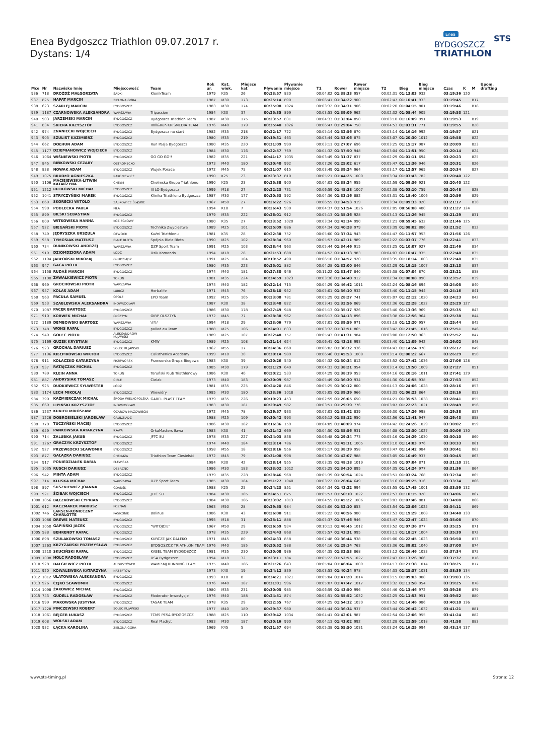Enea Bydgoszcz Triathlon 09.07.2017 r.
Dystans: 1/4
Enea
BYDGOSZCZ
TRIATHLON
STS
| Mce | Nr | Nazwisko Imię | Miejscowość | Team | Rok ur. | Kat. wiek. | Miejsce kat | Pływanie | Pływanie miejsce | T1 | Rower | Rower miejsce | T2 | Bieg | Bieg miejsce | Czas | K | M | Upom. drafting |
| --- | --- | --- | --- | --- | --- | --- | --- | --- | --- | --- | --- | --- | --- | --- | --- | --- | --- | --- | --- |
| 936 | 718 | DROŻDŻ MAŁGORZATA | SADKI | KlonikTeam | 1979 | K35 | 26 | 00:23:57 | 830 | 00:04:02 | 01:38:33 | 957 | 00:02:31 | 01:13:03 | 932 | 03:19:36 | 120 | | |
| 937 | 825 | HAPAT MARCIN | ZIELONA GÓRA | | 1987 | M30 | 173 | 00:25:14 | 890 | 00:06:41 | 01:34:22 | 900 | 00:02:47 | 01:10:41 | 933 | 03:19:45 | | 817 | |
| 938 | 623 | SZARLEJ MARCIN | BYDGOSZCZ | | 1983 | M30 | 174 | 00:35:08 | 1024 | 00:03:32 | 01:34:31 | 906 | 00:02:20 | 01:04:15 | 801 | 03:19:46 | | 818 | |
| 939 | 1187 | CZARNOWSKA ALEKSANDRA | WARSZAWA | Tripassion | 1984 | K30 | 37 | 00:25:35 | 899 | 00:03:53 | 01:39:09 | 962 | 00:02:32 | 01:08:44 | 905 | 03:19:53 | 121 | | |
| 940 | 903 | JARZEMSKI MARCIN | BYDGOSZCZ | Bydgoszcz Triathlon Team | 1987 | M30 | 175 | 00:23:57 | 831 | 00:04:33 | 01:32:04 | 850 | 00:03:10 | 01:16:09 | 991 | 03:19:53 | | 819 | |
| 941 | 834 | SKIERA KRZYSZTOF | BYDGOSZCZ | Roll&Run KRISMEDIA TEAM | 1976 | M40 | 179 | 00:35:40 | 1026 | 00:06:47 | 01:29:04 | 758 | 00:04:53 | 01:03:31 | 771 | 03:19:55 | | 820 | |
| 942 | 974 | ZNANIECKI WOJCIECH | BYDGOSZCZ | Bydgoszcz na start | 1982 | M35 | 218 | 00:22:17 | 722 | 00:05:14 | 01:32:56 | 870 | 00:03:14 | 01:16:16 | 992 | 03:19:57 | | 821 | |
| 943 | 905 | SZULIST KAZIMIERZ | BYDGOSZCZ | | 1980 | M35 | 219 | 00:19:31 | 463 | 00:03:44 | 01:33:06 | 875 | 00:03:07 | 01:20:30 | 1012 | 03:19:58 | | 822 | |
| 944 | 662 | DOŁHUN ADAM | BYDGOSZCZ | Run Pasja Bydgoszcz | 1980 | M35 | 220 | 00:31:09 | 999 | 00:03:11 | 01:27:07 | 696 | 00:03:25 | 01:15:17 | 987 | 03:20:09 | | 823 | |
| 945 | 1177 | DZIEMIANOWICZ WOJCIECH | BYDGOSZCZ | | 1984 | M30 | 176 | 00:22:57 | 769 | 00:04:32 | 01:37:50 | 948 | 00:03:04 | 01:11:51 | 950 | 03:20:14 | | 824 | |
| 946 | 1064 | WIŚNIEWSKI PIOTR | BYDGOSZCZ | GO GO GO!! | 1982 | M35 | 221 | 00:41:17 | 1035 | 00:03:49 | 01:31:37 | 837 | 00:02:29 | 01:01:11 | 694 | 03:20:23 | | 825 | |
| 947 | 845 | BIŃKOWSKI CEZARY | OSTROMECKO | | 1973 | M40 | 180 | 00:30:40 | 992 | 00:07:26 | 01:25:02 | 617 | 00:05:47 | 01:11:36 | 946 | 03:20:31 | | 826 | |
| 948 | 838 | NOWAK ADAM | BYDGOSZCZ | Wujek Porada | 1972 | M45 | 75 | 00:21:07 | 615 | 00:03:49 | 01:39:24 | 964 | 00:03:17 | 01:12:57 | 965 | 03:20:34 | | 827 | |
| 949 | 1075 | BRUDŁO AGNIESZKA | RAKONIEWICE | | 1990 | K25 | 23 | 00:23:37 | 810 | 00:05:21 | 01:44:25 | 1000 | 00:03:34 | 01:03:43 | 782 | 03:20:40 | 122 | | |
| 950 | 1106 | MACIEJEWSKA-LITWIN KATARZYNA | CHEŁM | Chełmska Grupa Triathlonu | 1990 | K25 | 23 | 00:25:38 | 900 | 00:04:03 | 01:38:24 | 955 | 00:02:59 | 01:09:36 | 921 | 03:20:40 | 122 | | |
| 951 | 1212 | RUTKOWSKI MICHAŁ | BYDGOSZCZ | III LO Bydgoszcz | 1999 | M18 | 27 | 00:22:23 | 731 | 00:06:59 | 01:45:38 | 1007 | 00:02:38 | 01:03:10 | 759 | 03:20:48 | | 828 | |
| 952 | 1041 | STRYCZYŃSKI MAREK | BYDGOSZCZ | Klinika Triathlonu Bydgoszcz | 1987 | M30 | 177 | 00:20:53 | 592 | 00:04:36 | 01:33:16 | 882 | 00:03:31 | 01:18:40 | 1006 | 03:20:56 | | 829 | |
| 953 | 869 | SKORECKI WITOLD | ZĄBKOWICE ŚLĄSKIE | | 1967 | M50 | 27 | 00:26:22 | 926 | 00:06:55 | 01:34:53 | 919 | 00:03:34 | 01:09:33 | 920 | 03:21:17 | | 830 | |
| 954 | 998 | PODLECKA PAULA | PIŁA | | 1994 | K18 | 7 | 00:26:43 | 930 | 00:04:37 | 01:51:54 | 1026 | 00:02:05 | 00:56:08 | 480 | 03:21:27 | 124 | | |
| 955 | 899 | BILSKI SEBASTIAN | BYDGOSZCZ | | 1979 | M35 | 222 | 00:26:01 | 912 | 00:05:13 | 01:35:36 | 928 | 00:03:13 | 01:11:26 | 945 | 03:21:29 | | 831 | |
| 956 | 809 | WITKOWSKA HANNA | KOZIEGŁOWY | | 1980 | K35 | 27 | 00:33:52 | 1020 | 00:03:34 | 01:42:14 | 990 | 00:02:21 | 00:59:45 | 632 | 03:21:46 | 125 | | |
| 957 | 922 | BIEGAŃSKI PIOTR | BYDGOSZCZ | Technika Zwycięstwa | 1989 | M25 | 101 | 00:25:09 | 886 | 00:04:34 | 01:40:28 | 979 | 00:03:39 | 01:08:02 | 886 | 03:21:52 | | 832 | |
| 958 | 749 | JĘDRYSZKA URSZULA | OTWOCK | Kuźni Triathlonu | 1981 | K35 | 28 | 00:22:38 | 752 | 00:05:00 | 01:37:34 | 943 | 00:04:47 | 01:11:57 | 953 | 03:21:56 | 126 | | |
| 959 | 958 | TYMOSIAK MATEUSZ | BIAŁE BŁOTA | Spójnia Białe Błota | 1990 | M25 | 102 | 00:28:34 | 960 | 00:05:57 | 01:42:11 | 989 | 00:02:22 | 01:03:37 | 776 | 03:22:41 | | 833 | |
| 960 | 734 | DUNIKOWSKI ANDRZEJ | WARSZAWA | DZP Sport Team | 1991 | M25 | 103 | 00:28:44 | 963 | 00:05:44 | 01:34:46 | 915 | 00:03:25 | 01:10:07 | 927 | 03:22:46 | | 834 | |
| 961 | 919 | DZIOMDZIORA ADAM | ŁÓDŹ | Dzik Komando | 1994 | M18 | 28 | 00:21:53 | 688 | 00:04:52 | 01:41:13 | 983 | 00:04:03 | 01:10:47 | 935 | 03:22:48 | | 835 | |
| 962 | 1194 | JABŁOŃSKI MIKOŁAJ | GRUDZIĄDZ | | 1991 | M25 | 104 | 00:19:52 | 490 | 00:06:10 | 01:34:57 | 920 | 00:03:35 | 01:18:14 | 1003 | 03:22:48 | | 835 | |
| 963 | 947 | GACA PIOTR | BYDGOSZCZ | | 1980 | M35 | 223 | 00:25:01 | 882 | 00:04:28 | 01:32:00 | 846 | 00:02:29 | 01:19:15 | 1007 | 03:23:13 | | 837 | |
| 964 | 1158 | RUDAŚ MARCIN | BYDGOSZCZ | | 1974 | M40 | 181 | 00:27:30 | 946 | 00:11:22 | 01:31:47 | 840 | 00:05:38 | 01:07:04 | 870 | 03:23:21 | | 838 | |
| 965 | 1100 | ZAWAŁKIEWICZ PIOTR | TORUŃ | | 1981 | M35 | 224 | 00:34:59 | 1023 | 00:03:36 | 01:34:40 | 912 | 00:02:34 | 01:08:08 | 890 | 03:23:57 | | 839 | |
| 966 | 969 | GROCHOWSKI PIOTR | WARSZAWA | | 1974 | M40 | 182 | 00:22:14 | 715 | 00:04:29 | 01:46:42 | 1011 | 00:02:24 | 01:08:16 | 894 | 03:24:05 | | 840 | |
| 967 | 957 | KOLAS ADAM | LUBICZ | Herbalife | 1971 | M45 | 76 | 00:28:10 | 952 | 00:05:01 | 01:36:10 | 932 | 00:03:40 | 01:11:15 | 944 | 03:24:16 | | 841 | |
| 968 | 963 | PACUŁA SAMUEL | OPOLE | EPO Team | 1992 | M25 | 105 | 00:23:08 | 781 | 00:05:29 | 01:28:27 | 741 | 00:05:07 | 01:22:12 | 1020 | 03:24:23 | | 842 | |
| 969 | 953 | SZABLEWSKA ALEKSANDRA | INOWROCŁAW | | 1987 | K30 | 38 | 00:23:48 | 822 | 00:03:41 | 01:32:56 | 869 | 00:02:36 | 01:22:28 | 1022 | 03:25:29 | 127 | | |
| 970 | 1087 | PACER BARTOSZ | BYDGOSZCZ | | 1986 | M30 | 178 | 00:27:49 | 948 | 00:05:13 | 01:35:17 | 926 | 00:03:40 | 01:13:36 | 969 | 03:25:35 | | 843 | |
| 971 | 910 | KORWEK MICHAŁ | OLSZTYN | OIRP OLSZTYN | 1972 | M45 | 77 | 00:28:38 | 962 | 00:06:13 | 01:34:13 | 896 | 00:03:38 | 01:12:56 | 964 | 03:25:38 | | 844 | |
| 972 | 1189 | DEMBOWSKI BARTOSZ | WARSZAWA | \(?)/ | 1994 | M18 | 29 | 00:23:06 | 779 | 00:07:01 | 01:39:59 | 971 | 00:03:18 | 01:12:20 | 957 | 03:25:44 | | 845 | |
| 973 | 748 | WONS RAFAŁ | BYDGOSZCZ | pallad.eu Team | 1988 | M25 | 106 | 00:24:01 | 833 | 00:03:32 | 01:32:51 | 865 | 00:03:42 | 01:21:45 | 1016 | 03:25:51 | | 846 | |
| 974 | 949 | GOLEC PIOTR | ALEKSANDRÓW KUJAWSKI | | 1989 | M25 | 107 | 00:22:48 | 757 | 00:05:43 | 01:41:31 | 984 | 00:03:00 | 01:12:50 | 963 | 03:25:52 | | 847 | |
| 975 | 1169 | GUZEK KRYSTIAN | BYDGOSZCZ | KMW | 1989 | M25 | 108 | 00:21:14 | 624 | 00:06:41 | 01:43:18 | 993 | 00:03:40 | 01:11:09 | 942 | 03:26:02 | | 848 | |
| 976 | 923 | GROCHAL DARIUSZ | SOLEC KUJAWSKI | | 1962 | M55 | 17 | 00:24:36 | 860 | 00:06:02 | 01:36:32 | 936 | 00:04:43 | 01:14:24 | 978 | 03:26:17 | | 849 | |
| 977 | 1196 | KIEŁPIKOWSKI WIKTOR | BYDGOSZCZ | Calisthenics Academy | 1999 | M18 | 30 | 00:30:14 | 989 | 00:06:46 | 01:45:53 | 1008 | 00:03:14 | 01:00:22 | 667 | 03:26:29 | | 850 | |
| 978 | 911 | KOŁACZKO KATARZYNA | PRZEWORSK | Przeworska Grupa Biegowa | 1983 | K30 | 39 | 00:20:26 | 540 | 00:04:32 | 01:30:34 | 812 | 00:03:52 | 01:27:42 | 1036 | 03:27:06 | 128 | | |
| 979 | 937 | RATAJCZAK MICHAŁ | BYDGOSZCZ | | 1985 | M30 | 179 | 00:21:29 | 649 | 00:04:33 | 01:38:21 | 954 | 00:03:14 | 01:19:50 | 1009 | 03:27:27 | | 851 | |
| 980 | 789 | KLEIN ANNA | TORUŃ | Toruński Klub Triathlonowy | 1986 | K30 | 40 | 00:20:21 | 533 | 00:04:29 | 01:38:19 | 953 | 00:04:16 | 01:20:16 | 1011 | 03:27:41 | 129 | | |
| 981 | 887 | ANDRYSIAK TOMASZ | CIELE | Cielak | 1973 | M40 | 183 | 00:30:09 | 987 | 00:05:49 | 01:36:30 | 934 | 00:04:30 | 01:10:55 | 938 | 03:27:53 | | 852 | |
| 982 | 925 | DUDKIEWICZ SYLWESTER | ŁÓDŹ | | 1981 | M35 | 225 | 00:24:20 | 846 | 00:05:25 | 01:30:12 | 800 | 00:04:13 | 01:24:06 | 1028 | 03:28:16 | | 853 | |
| 983 | 1174 | LECH MIKOŁAJ | BYDGOSZCZ | Wiewióry | 1985 | M30 | 180 | 00:33:36 | 1018 | 00:05:05 | 01:39:39 | 966 | 00:03:33 | 01:06:23 | 864 | 03:28:16 | | 853 | |
| 984 | 390 | KAŹMIERCZAK MICHAŁ | ŚRODA WIELKOPOLSKA | GAREL PLAST TEAM | 1979 | M35 | 226 | 00:19:23 | 453 | 00:02:59 | 01:26:05 | 650 | 00:04:21 | 01:35:53 | 1038 | 03:28:41 | | 855 | |
| 985 | 669 | LIPIŃSKI KRZYSZTOF | INOWROCŁAW | | 1983 | M30 | 181 | 00:29:49 | 982 | 00:03:51 | 01:29:39 | 776 | 00:03:07 | 01:22:23 | 1021 | 03:28:49 | | 856 | |
| 986 | 1237 | KUKIER MIROSŁAW | OŻARÓW MAZOWIECKI | | 1972 | M45 | 78 | 00:26:57 | 933 | 00:07:03 | 01:31:42 | 839 | 00:06:30 | 01:17:26 | 998 | 03:29:38 | | 857 | |
| 987 | 1226 | DOBROSIELSKI JAROSŁAW | GRUDZIĄDZ | | 1988 | M25 | 109 | 00:30:42 | 993 | 00:06:12 | 01:38:12 | 950 | 00:02:56 | 01:11:41 | 947 | 03:29:43 | | 858 | |
| 988 | 770 | TUCZYŃSKI MACIEJ | BYDGOSZCZ | | 1986 | M30 | 182 | 00:16:36 | 159 | 00:04:09 | 01:40:09 | 974 | 00:04:42 | 01:24:26 | 1029 | 03:30:02 | | 859 | |
| 989 | 659 | PANKOWSKA KATARZYNA | IŁAWA | OrkaMasters Iława | 1983 | K30 | 41 | 00:21:42 | 669 | 00:04:50 | 01:35:56 | 931 | 00:04:08 | 01:23:30 | 1027 | 03:30:06 | 130 | | |
| 990 | 714 | ZALUBKA JAKUB | BYDGOSZCZ | JFTC SU | 1978 | M35 | 227 | 00:24:03 | 836 | 00:06:48 | 01:29:34 | 773 | 00:05:16 | 01:24:29 | 1030 | 03:30:10 | | 860 | |
| 991 | 1267 | GRACZYK KRZYSZTOF | BYDGOSZCZ | | 1974 | M40 | 184 | 00:23:14 | 786 | 00:04:55 | 01:45:11 | 1005 | 00:03:10 | 01:14:03 | 976 | 03:30:33 | | 861 | |
| 992 | 927 | PRZEWŁOCKI SŁAWOMIR | BYDGOSZCZ | | 1958 | M55 | 18 | 00:28:16 | 956 | 00:05:17 | 01:38:39 | 958 | 00:03:47 | 01:14:42 | 984 | 03:30:41 | | 862 | |
| 993 | 877 | GAŁĄZKA DARIUSZ | CHEŁMŻA | Triathlon Team Ciesielski | 1972 | M45 | 79 | 00:31:08 | 998 | 00:03:36 | 01:42:07 | 988 | 00:03:05 | 01:10:49 | 937 | 03:30:45 | | 863 | |
| 994 | 917 | PONIEDZIAŁEK DARIA | PLEWISKA | | 1984 | K30 | 42 | 00:28:14 | 955 | 00:03:35 | 01:48:18 | 1019 | 00:03:59 | 01:07:04 | 871 | 03:31:10 | 131 | | |
| 995 | 1035 | RUSCH DARIUSZ | DEBRZNO | | 1986 | M30 | 183 | 00:33:02 | 1012 | 00:05:25 | 01:34:10 | 895 | 00:04:35 | 01:14:24 | 977 | 03:31:36 | | 864 | |
| 996 | 942 | MINTA ADAM | BYDGOSZCZ | | 1979 | M35 | 228 | 00:28:46 | 968 | 00:05:39 | 01:50:54 | 1024 | 00:03:51 | 01:03:24 | 768 | 03:32:34 | | 865 | |
| 997 | 314 | KLUSKA MICHAŁ | WARSZAWA | DZP Sport Team | 1985 | M30 | 184 | 00:51:27 | 1040 | 00:03:22 | 01:26:04 | 649 | 00:03:16 | 01:09:25 | 916 | 03:33:34 | | 866 | |
| 998 | 897 | SUSZKIEWICZ JOANNA | GDAŃSK | | 1988 | K25 | 25 | 00:24:23 | 851 | 00:04:34 | 01:43:22 | 994 | 00:03:55 | 01:17:45 | 1001 | 03:33:59 | 132 | | |
| 999 | 921 | ŚCIBAK WOJCIECH | BYDGOSZCZ | JFTC SU | 1984 | M30 | 185 | 00:24:51 | 875 | 00:05:57 | 01:50:10 | 1022 | 00:02:53 | 01:10:15 | 928 | 03:34:06 | | 867 | |
| 1000 | 1056 | BĄCZKOWSKI CYPRIAN | BYDGOSZCZ | | 1984 | M30 | 186 | 00:33:02 | 1013 | 00:04:55 | 01:45:22 | 1006 | 00:03:03 | 01:07:46 | 881 | 03:34:08 | | 868 | |
| 1001 | 612 | KACZMAREK MARIUSZ | POZNAŃ | | 1963 | M50 | 28 | 00:29:55 | 984 | 00:05:06 | 01:32:10 | 853 | 00:03:54 | 01:23:06 | 1025 | 03:34:11 | | 869 | |
| 1002 | 746 | LARSEN-KONIECZNY CHARLOTTE | PASIKONIE | Bolinus | 1986 | K30 | 43 | 00:26:00 | 911 | 00:05:22 | 01:40:56 | 980 | 00:02:53 | 01:19:29 | 1008 | 03:34:40 | 133 | | |
| 1003 | 1086 | DREWS MATEUSZ | BYDGOSZCZ | | 1995 | M18 | 31 | 00:25:11 | 888 | 00:05:37 | 01:37:46 | 946 | 00:03:47 | 01:22:47 | 1024 | 03:35:08 | | 870 | |
| 1004 | 1050 | GAPIŃSKI JACEK | BYDGOSZCZ | "WITOJCIE" | 1967 | M50 | 29 | 00:26:59 | 934 | 00:10:13 | 01:46:45 | 1012 | 00:03:52 | 01:07:36 | 877 | 03:35:25 | | 871 | |
| 1005 | 588 | BEHRENDT RAFAŁ | BYDGOSZCZ | | 1978 | M35 | 229 | 00:24:43 | 868 | 00:05:57 | 01:43:31 | 995 | 00:03:11 | 01:18:17 | 1004 | 03:35:39 | | 872 | |
| 1006 | 898 | SZULAKOWSKI TOMASZ | BYDGOSZCZ | KURCZE JAK DALEKO | 1971 | M45 | 80 | 00:24:33 | 858 | 00:07:48 | 01:36:44 | 938 | 00:05:00 | 01:22:45 | 1023 | 03:36:50 | | 873 | |
| 1007 | 1263 | KRZYŻAŃSKI PRZEMYSŁAW | BYDGOSZCZ | BYDGOSZCZ TRIATHLON TEAM | 1976 | M40 | 185 | 00:20:52 | 588 | 00:04:16 | 01:29:14 | 763 | 00:03:36 | 01:39:02 | 1040 | 03:37:00 | | 874 | |
| 1008 | 1210 | SKUCIŃSKI RAFAŁ | BYDGOSZCZ | KABEL TEAM BYDGOSZCZ | 1981 | M35 | 230 | 00:30:08 | 986 | 00:04:35 | 01:32:53 | 868 | 00:03:12 | 01:26:46 | 1033 | 03:37:34 | | 875 | |
| 1009 | 1008 | HOLC RADOSŁAW | BYDGOSZCZ | DSA Bydgoszcz | 1994 | M18 | 32 | 00:23:11 | 784 | 00:05:22 | 01:52:55 | 1027 | 00:02:43 | 01:13:26 | 966 | 03:37:37 | | 876 | |
| 1010 | 928 | DALGIEWICZ PIOTR | AUGUSTÓWEK | WAMP-MJ RUNNING TEAM | 1975 | M40 | 186 | 00:21:26 | 643 | 00:05:04 | 01:46:04 | 1009 | 00:04:13 | 01:21:38 | 1014 | 03:38:25 | | 877 | |
| 1011 | 920 | KOWALEWSKA KATARZYNA | KRZEPTÓW | | 1973 | K40 | 19 | 00:24:12 | 839 | 00:03:53 | 01:40:24 | 978 | 00:04:33 | 01:25:37 | 1031 | 03:38:39 | 134 | | |
| 1012 | 1012 | ULATOWSKA ALEKSANDRA | BYDGOSZCZ | | 1993 | K18 | 8 | 00:34:21 | 1021 | 00:05:04 | 01:47:20 | 1014 | 00:03:15 | 01:09:03 | 908 | 03:39:03 | 135 | | |
| 1013 | 926 | CEJKO SŁAWOMIR | BYDGOSZCZ | | 1976 | M40 | 187 | 00:31:01 | 996 | 00:05:07 | 01:47:47 | 1017 | 00:03:32 | 01:11:58 | 954 | 03:39:25 | | 878 | |
| 1014 | 1098 | ŻAKOWICZ MICHAŁ | BYDGOSZCZ | | 1980 | M35 | 231 | 00:30:05 | 985 | 00:06:59 | 01:43:50 | 996 | 00:04:46 | 01:13:46 | 972 | 03:39:26 | | 879 | |
| 1015 | 743 | GUDELL RADOSŁAW | BYDGOSZCZ | Moderator Inwestycje | 1976 | M40 | 188 | 00:24:51 | 874 | 00:04:51 | 01:55:52 | 1032 | 00:02:25 | 01:11:53 | 951 | 03:39:52 | | 880 | |
| 1016 | 999 | MAKOWSKA JUSTYNA | BYDGOSZCZ | TASAK TEAM | 1978 | K35 | 29 | 00:22:55 | 767 | 00:04:25 | 01:54:12 | 1030 | 00:03:52 | 01:14:46 | 986 | 03:40:10 | 136 | | |
| 1017 | 1228 | PINCZEWSKI ROBERT | SOLEC KUJAWSKI | | 1977 | M40 | 189 | 00:29:37 | 980 | 00:04:44 | 01:36:34 | 937 | 00:03:44 | 01:26:42 | 1032 | 03:41:21 | | 881 | |
| 1018 | 1061 | BEJGER ŁUKASZ | BYDGOSZCZ | TCMS PESA BYDGOSZCZ | 1988 | M25 | 110 | 00:39:42 | 1034 | 00:04:41 | 01:42:01 | 987 | 00:02:54 | 01:12:06 | 955 | 03:41:24 | | 882 | |
| 1019 | 608 | WOLSKI ADAM | BYDGOSZCZ | Real Madryt | 1983 | M30 | 187 | 00:30:16 | 990 | 00:04:13 | 01:43:02 | 992 | 00:02:28 | 01:21:59 | 1018 | 03:41:58 | | 883 | |
| 1020 | 932 | ŁĄCKA KAROLINA | ZIELONA GÓRA | | 1969 | K45 | 5 | 00:21:57 | 694 | 00:05:38 | 01:55:50 | 1031 | 00:03:24 | 01:16:25 | 994 | 03:43:14 | 137 | | |
www.sts-timing.pl Strona: 12